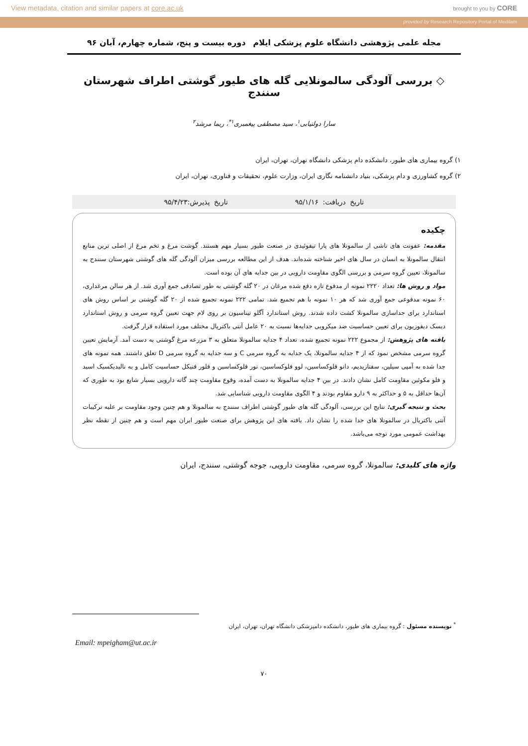View metadata, citation and similar papers at core.ac.uk brought to you by CORE
provided by Research Repository Portal of Medilam
مجله علمی پژوهشی دانشگاه علوم پزشکی ایلام دوره بیست و پنج، شماره چهارم، آبان ۹۶
◇ بررسی آلودگی سالمونلایی گله های طیور گوشتی اطراف شهرستان سنندج
سارا دولتیابی<sup>۱</sup>، سید مصطفی پیغمبری<sup>۱*</sup>، ریما مرشد<sup>۲</sup>
۱) گروه بیماری های طیور، دانشکده دام پزشکی دانشگاه تهران، تهران، ایران
۲) گروه کشاورزی و دام پزشکی، بنیاد دانشنامه نگاری ایران، وزارت علوم، تحقیقات و فناوری، تهران، ایران
تاریخ دریافت: ۹۵/۱/۱۶ تاریخ پذیرش:۹۵/۴/۲۳
چکیده
مقدمه: عفونت های ناشی از سالمونلا های پارا تیفوئیدی در صنعت طیور بسیار مهم هستند. گوشت مرغ و تخم مرغ از اصلی ترین منابع انتقال سالمونلا به انسان در سال های اخیر شناخته شده‌اند. هدف از این مطالعه بررسی میزان آلودگی گله های گوشتی شهرستان سنندج به سالمونلا، تعیین گروه سرمی و بررسی الگوی مقاومت دارویی در بین جدایه های آن بوده است.
مواد و روش ها: تعداد ۲۲۲۰ نمونه از مدفوع تازه دفع شده مرغان در ۲۰ گله گوشتی به طور تصادفی جمع آوری شد. از هر سالن مرغداری، ۶۰ نمونه مدفوعی جمع آوری شد که هر ۱۰ نمونه با هم تجمیع شد. تمامی ۲۲۲ نمونه تجمیع شده از ۲۰ گله گوشتی بر اساس روش های استاندارد برای جداسازی سالمونلا کشت داده شدند. روش استاندارد آگلو تیناسیون بر روی لام جهت تعیین گروه سرمی و روش استاندارد دیسک دیفوزیون برای تعیین حساسیت ضد میکروبی جدایه‌ها نسبت به ۲۰ عامل آنتی باکتریال مختلف مورد استفاده قرار گرفت.
یافته های پژوهش: از مجموع ۲۲۲ نمونه تجمیع شده، تعداد ۴ جدایه سالمونلا متعلق به ۳ مزرعه مرغ گوشتی به دست آمد. آزمایش تعیین گروه سرمی مشخص نمود که از ۴ جدایه سالمونلا، یک جدایه به گروه سرمی C و سه جدایه به گروه سرمی D تعلق داشتند. همه نمونه های جدا شده به آمپی سیلین، سفتازیدیم، دانو فلوکساسین، لوو فلوکساسین، نور فلوکساسین و فلور فنیکل حساسیت کامل و به نالیدیکسیک اسید و فلو مکوئین مقاومت کامل نشان دادند. در بین ۴ جدایه سالمونلا به دست آمده، وقوع مقاومت چند گانه دارویی بسیار شایع بود به طوری که آن‌ها حداقل به ۵ و حداکثر به ۹ دارو مقاوم بودند و ۴ الگوی مقاومت دارویی شناسایی شد.
بحث و نتیجه گیری: نتایج این بررسی، آلودگی گله های طیور گوشتی اطراف سنندج به سالمونلا و هم چنین وجود مقاومت بر علیه ترکیبات آنتی باکتریال در سالمونلا های جدا شده را نشان داد. یافته های این پژوهش برای صنعت طیور ایران مهم است و هم چنین از نقطه نظر بهداشت عمومی مورد توجه می‌باشد.
واژه های کلیدی: سالمونلا، گروه سرمی، مقاومت دارویی، جوجه گوشتی، سنندج، ایران
<sup>*</sup> نویسنده مسئول : گروه بیماری های طیور، دانشکده دامپزشکی دانشگاه تهران، تهران، ایران
Email: mpeigham@ut.ac.ir
۷۰